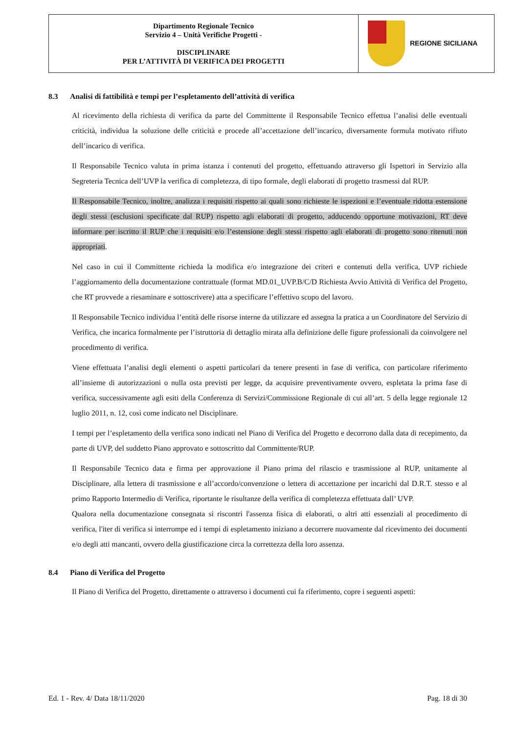| Dipartimento Regionale Tecnico Servizio 4 – Unità Verifiche Progetti - DISCIPLINARE PER L’ATTIVITÀ DI VERIFICA DEI PROGETTI | REGIONE SICILIANA |
8.3 Analisi di fattibilità e tempi per l’espletamento dell’attività di verifica
Al ricevimento della richiesta di verifica da parte del Committente il Responsabile Tecnico effettua l’analisi delle eventuali criticità, individua la soluzione delle criticità e procede all’accettazione dell’incarico, diversamente formula motivato rifiuto dell’incarico di verifica.
Il Responsabile Tecnico valuta in prima istanza i contenuti del progetto, effettuando attraverso gli Ispettori in Servizio alla Segreteria Tecnica dell’UVP la verifica di completezza, di tipo formale, degli elaborati di progetto trasmessi dal RUP.
Il Responsabile Tecnico, inoltre, analizza i requisiti rispetto ai quali sono richieste le ispezioni e l’eventuale ridotta estensione degli stessi (esclusioni specificate dal RUP) rispetto agli elaborati di progetto, adducendo opportune motivazioni, RT deve informare per iscritto il RUP che i requisiti e/o l’estensione degli stessi rispetto agli elaborati di progetto sono ritenuti non appropriati.
Nel caso in cui il Committente richieda la modifica e/o integrazione dei criteri e contenuti della verifica, UVP richiede l’aggiornamento della documentazione contrattuale (format MD.01_UVP.B/C/D Richiesta Avvio Attività di Verifica del Progetto, che RT provvede a riesaminare e sottoscrivere) atta a specificare l’effettivo scopo del lavoro.
Il Responsabile Tecnico individua l’entità delle risorse interne da utilizzare ed assegna la pratica a un Coordinatore del Servizio di Verifica, che incarica formalmente per l’istruttoria di dettaglio mirata alla definizione delle figure professionali da coinvolgere nel procedimento di verifica.
Viene effettuata l’analisi degli elementi o aspetti particolari da tenere presenti in fase di verifica, con particolare riferimento all’insieme di autorizzazioni o nulla osta previsti per legge, da acquisire preventivamente ovvero, espletata la prima fase di verifica, successivamente agli esiti della Conferenza di Servizi/Commissione Regionale di cui all’art. 5 della legge regionale 12 luglio 2011, n. 12, così come indicato nel Disciplinare.
I tempi per l’espletamento della verifica sono indicati nel Piano di Verifica del Progetto e decorrono dalla data di recepimento, da parte di UVP, del suddetto Piano approvato e sottoscritto dal Committente/RUP.
Il Responsabile Tecnico data e firma per approvazione il Piano prima del rilascio e trasmissione al RUP, unitamente al Disciplinare, alla lettera di trasmissione e all’accordo/convenzione o lettera di accettazione per incarichi dal D.R.T. stesso e al primo Rapporto Intermedio di Verifica, riportante le risultanze della verifica di completezza effettuata dall’ UVP.
Qualora nella documentazione consegnata si riscontri l'assenza fisica di elaborati, o altri atti essenziali al procedimento di verifica, l'iter di verifica si interrompe ed i tempi di espletamento iniziano a decorrere nuovamente dal ricevimento dei documenti e/o degli atti mancanti, ovvero della giustificazione circa la correttezza della loro assenza.
8.4 Piano di Verifica del Progetto
Il Piano di Verifica del Progetto, direttamente o attraverso i documenti cui fa riferimento, copre i seguenti aspetti:
Ed. 1 - Rev. 4/ Data 18/11/2020 Pag. 18 di 30